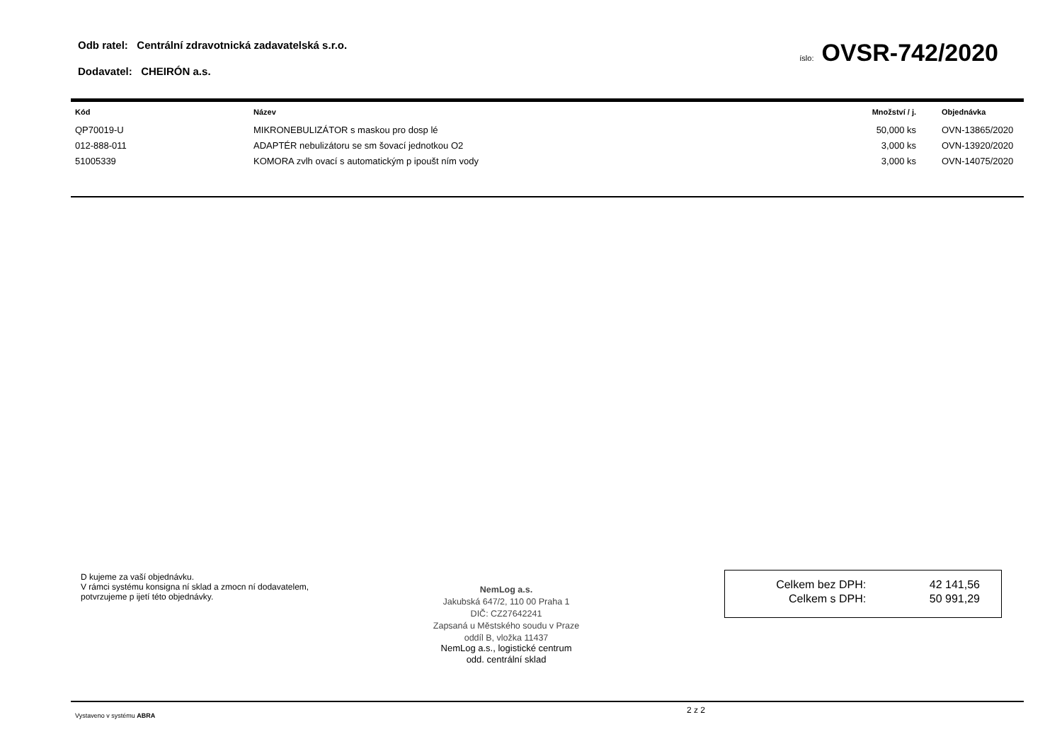Odb ratel: Centrální zdravotnická zadavatelská s.r.o.
Dodavatel: CHEIRÓN a.s.
íslo: OVSR-742/2020
| Kód | Název | Množství / j. | Objednávka |
| --- | --- | --- | --- |
| QP70019-U | MIKRONEBULIZÁTOR s maskou pro dosp lé | 50,000 ks | OVN-13865/2020 |
| 012-888-011 | ADAPTÉR nebulizátoru se sm šovací jednotkou O2 | 3,000 ks | OVN-13920/2020 |
| 51005339 | KOMORA zvlh ovací s automatickým p ipoušt ním vody | 3,000 ks | OVN-14075/2020 |
D kujeme za vaší objednávku.
V rámci systému konsigna ní sklad a zmocn ní dodavatelem,
potvrzujeme p ijetí této objednávky.
NemLog a.s.
Jakubská 647/2, 110 00 Praha 1
DIČ: CZ27642241
Zapsaná u Městského soudu v Praze
oddíl B, vložka 11437
NemLog a.s., logistické centrum
odd. centrální sklad
| Celkem bez DPH: | 42 141,56 |
| Celkem s DPH: | 50 991,29 |
Vystaveno v systému ABRA
2 z 2